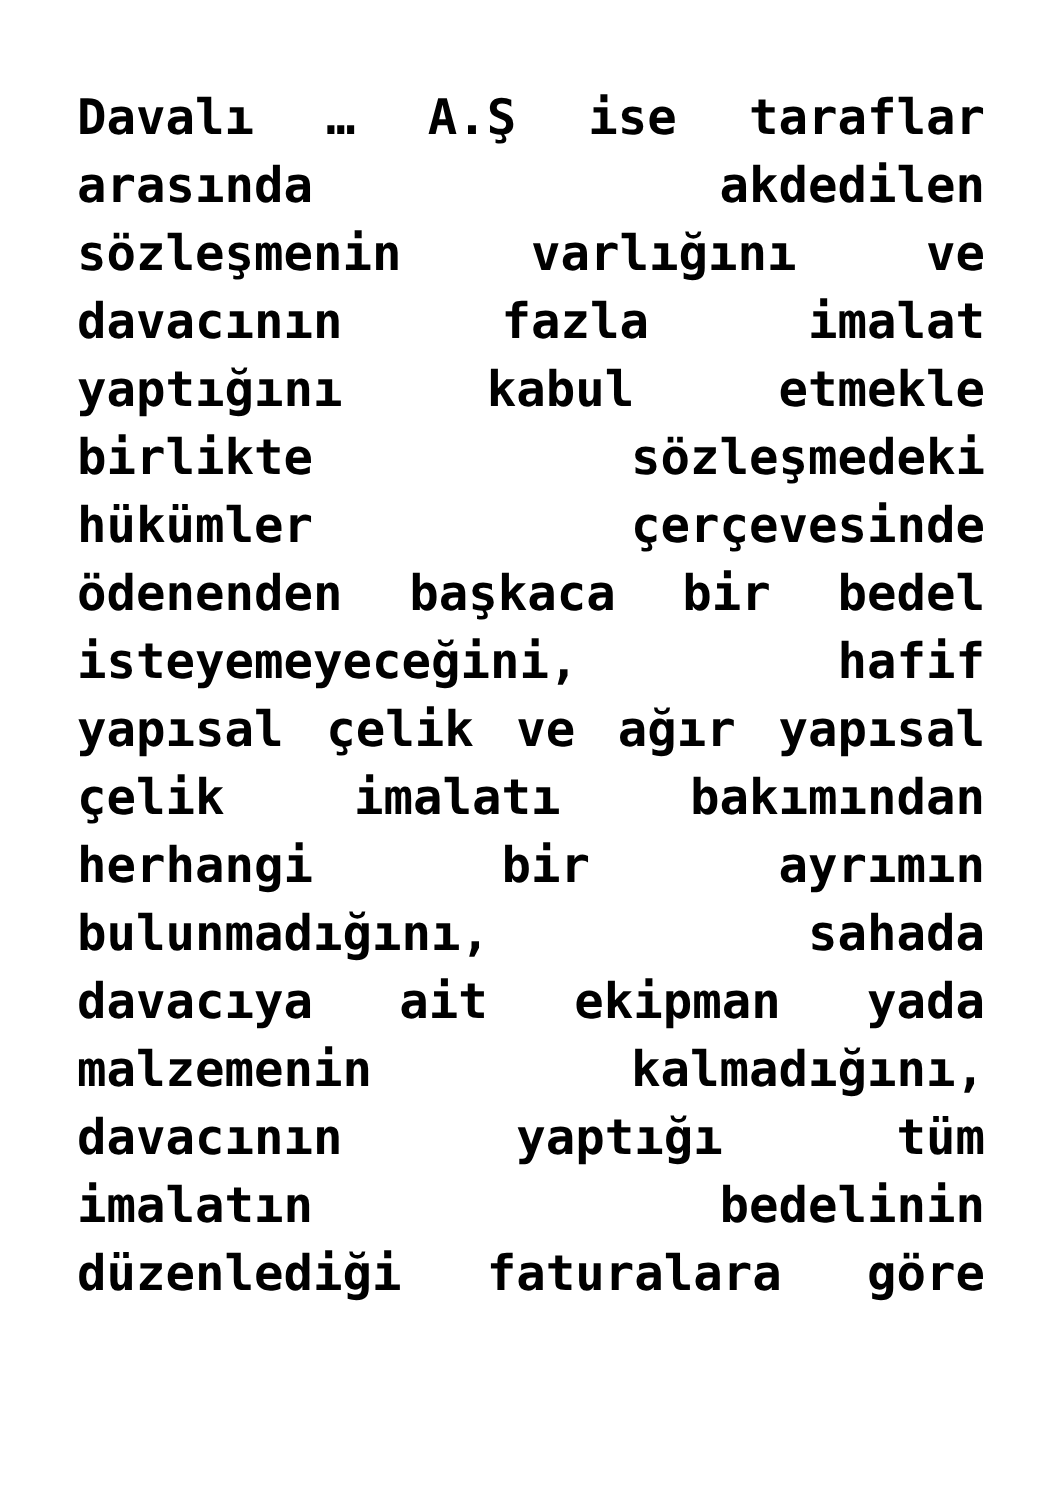Davalı … A.Ş ise taraflar
arasında akdedilen
sözleşmenin varlığını ve
davacının fazla imalat
yaptığını kabul etmekle
birlikte sözleşmedeki
hükümler çerçevesinde
ödenenden başkaca bir bedel
isteyemeyeceğini, hafif
yapısal çelik ve ağır yapısal
çelik imalatı bakımından
herhangi bir ayrımın
bulunmadığını, sahada
davacıya ait ekipman yada
malzemenin kalmadığını,
davacının yaptığı tüm
imalatın bedelinin
düzenlediği faturalara göre